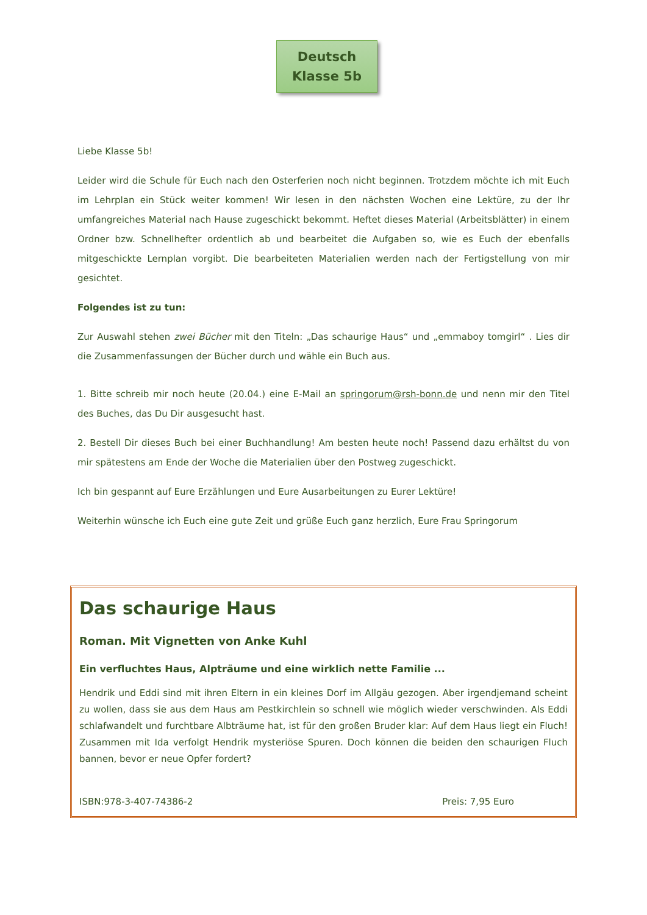Deutsch
Klasse 5b
Liebe Klasse 5b!
Leider wird die Schule für Euch nach den Osterferien noch nicht beginnen. Trotzdem möchte ich mit Euch im Lehrplan ein Stück weiter kommen! Wir lesen in den nächsten Wochen eine Lektüre, zu der Ihr umfangreiches Material nach Hause zugeschickt bekommt. Heftet dieses Material (Arbeitsblätter) in einem Ordner bzw. Schnellhefter ordentlich ab und bearbeitet die Aufgaben so, wie es Euch der ebenfalls mitgeschickte Lernplan vorgibt. Die bearbeiteten Materialien werden nach der Fertigstellung von mir gesichtet.
Folgendes ist zu tun:
Zur Auswahl stehen zwei Bücher mit den Titeln: „Das schaurige Haus“ und „emmaboy tomgirl“ . Lies dir die Zusammenfassungen der Bücher durch und wähle ein Buch aus.
1. Bitte schreib mir noch heute (20.04.) eine E-Mail an springorum@rsh-bonn.de und nenn mir den Titel des Buches, das Du Dir ausgesucht hast.
2. Bestell Dir dieses Buch bei einer Buchhandlung! Am besten heute noch! Passend dazu erhältst du von mir spätestens am Ende der Woche die Materialien über den Postweg zugeschickt.
Ich bin gespannt auf Eure Erzählungen und Eure Ausarbeitungen zu Eurer Lektüre!
Weiterhin wünsche ich Euch eine gute Zeit und grüße Euch ganz herzlich, Eure Frau Springorum
Das schaurige Haus
Roman. Mit Vignetten von Anke Kuhl
Ein verfluchtes Haus, Alpträume und eine wirklich nette Familie ...
Hendrik und Eddi sind mit ihren Eltern in ein kleines Dorf im Allgäu gezogen. Aber irgendjemand scheint zu wollen, dass sie aus dem Haus am Pestkirchlein so schnell wie möglich wieder verschwinden. Als Eddi schlafwandelt und furchtbare Albträume hat, ist für den großen Bruder klar: Auf dem Haus liegt ein Fluch! Zusammen mit Ida verfolgt Hendrik mysteriöse Spuren. Doch können die beiden den schaurigen Fluch bannen, bevor er neue Opfer fordert?
ISBN:978-3-407-74386-2 Preis: 7,95 Euro